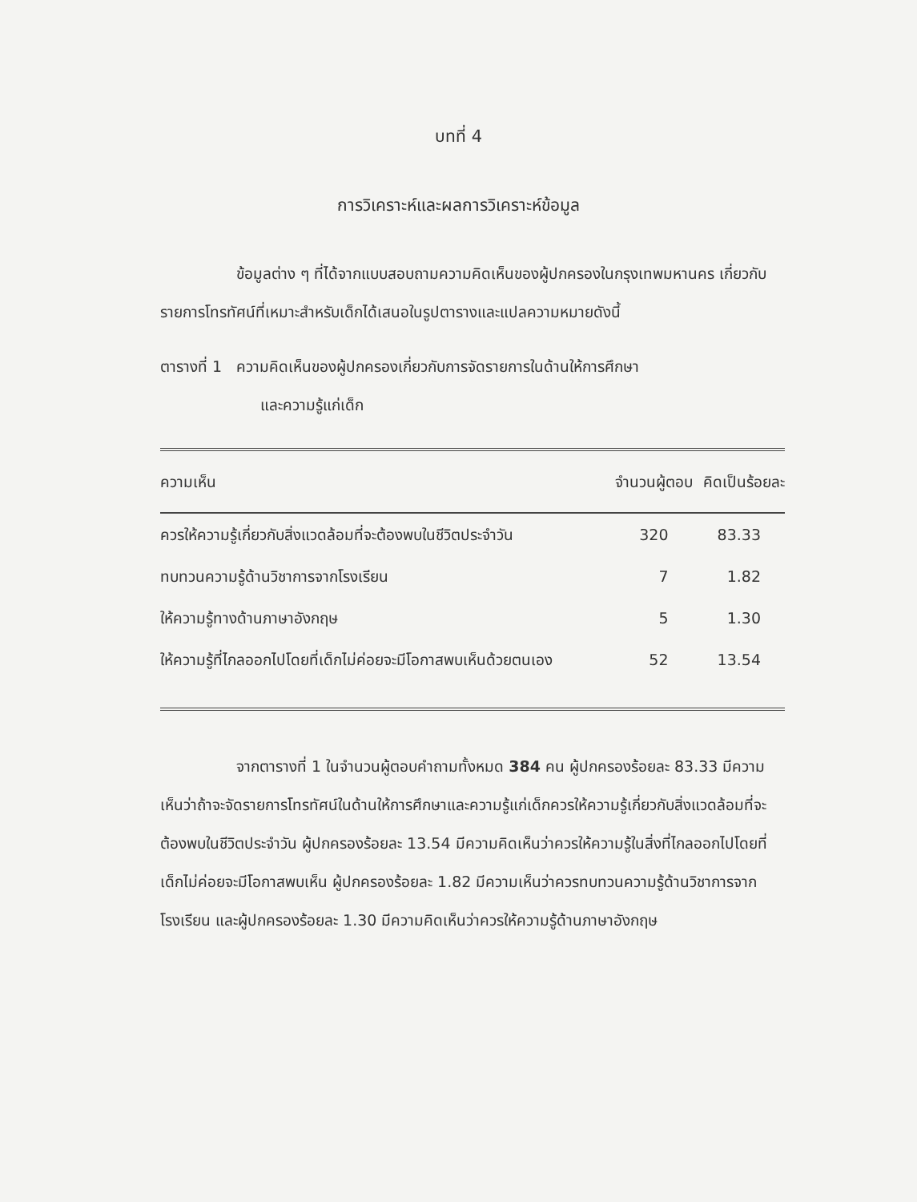บทที่ 4
การวิเคราะห์และผลการวิเคราะห์ข้อมูล
ข้อมูลต่าง ๆ ที่ได้จากแบบสอบถามความคิดเห็นของผู้ปกครองในกรุงเทพมหานคร เกี่ยวกับรายการโทรทัศน์ที่เหมาะสำหรับเด็กได้เสนอในรูปตารางและแปลความหมายดังนี้
ตารางที่ 1 ความคิดเห็นของผู้ปกครองเกี่ยวกับการจัดรายการในด้านให้การศึกษา
และความรู้แก่เด็ก
| ความเห็น | จำนวนผู้ตอบ | คิดเป็นร้อยละ |
| --- | --- | --- |
| ควรให้ความรู้เกี่ยวกับสิ่งแวดล้อมที่จะต้องพบในชีวิตประจำวัน | 320 | 83.33 |
| ทบทวนความรู้ด้านวิชาการจากโรงเรียน | 7 | 1.82 |
| ให้ความรู้ทางด้านภาษาอังกฤษ | 5 | 1.30 |
| ให้ความรู้ที่ไกลออกไปโดยที่เด็กไม่ค่อยจะมีโอกาสพบเห็นด้วยตนเอง | 52 | 13.54 |
จากตารางที่ 1 ในจำนวนผู้ตอบคำถามทั้งหมด 384 คน ผู้ปกครองร้อยละ 83.33 มีความเห็นว่าถ้าจะจัดรายการโทรทัศน์ในด้านให้การศึกษาและความรู้แก่เด็กควรให้ความรู้เกี่ยวกับสิ่งแวดล้อมที่จะต้องพบในชีวิตประจำวัน ผู้ปกครองร้อยละ 13.54 มีความคิดเห็นว่าควรให้ความรู้ในสิ่งที่ไกลออกไปโดยที่เด็กไม่ค่อยจะมีโอกาสพบเห็น ผู้ปกครองร้อยละ 1.82 มีความเห็นว่าควรทบทวนความรู้ด้านวิชาการจากโรงเรียน และผู้ปกครองร้อยละ 1.30 มีความคิดเห็นว่าควรให้ความรู้ด้านภาษาอังกฤษ